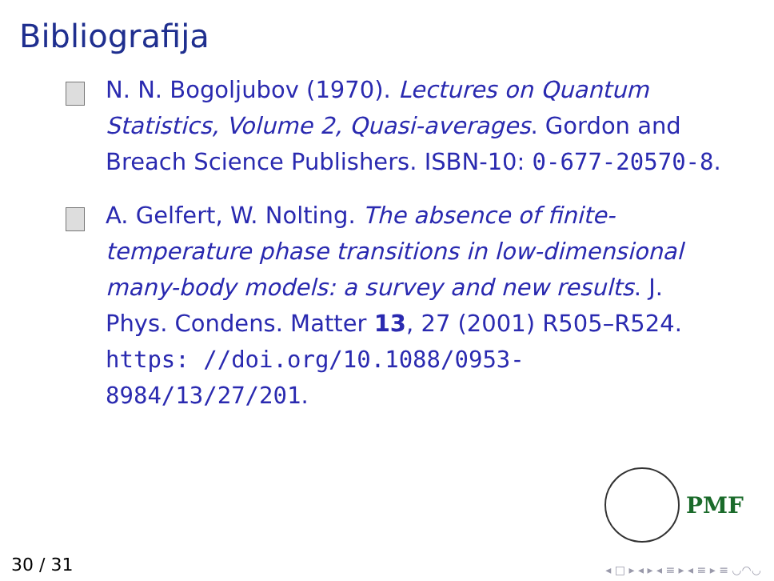Bibliografija
N. N. Bogoljubov (1970). Lectures on Quantum Statistics, Volume 2, Quasi-averages. Gordon and Breach Science Publishers. ISBN-10: 0-677-20570-8.
A. Gelfert, W. Nolting. The absence of finite-temperature phase transitions in low-dimensional many-body models: a survey and new results. J. Phys. Condens. Matter 13, 27 (2001) R505–R524. https: //doi.org/10.1088/0953-8984/13/27/201.
PMF
30 / 31 ◂ □ ▸ ◂ ▸ ◂ ≡ ▸ ◂ ≡ ▸ ≡ ◡◠◡